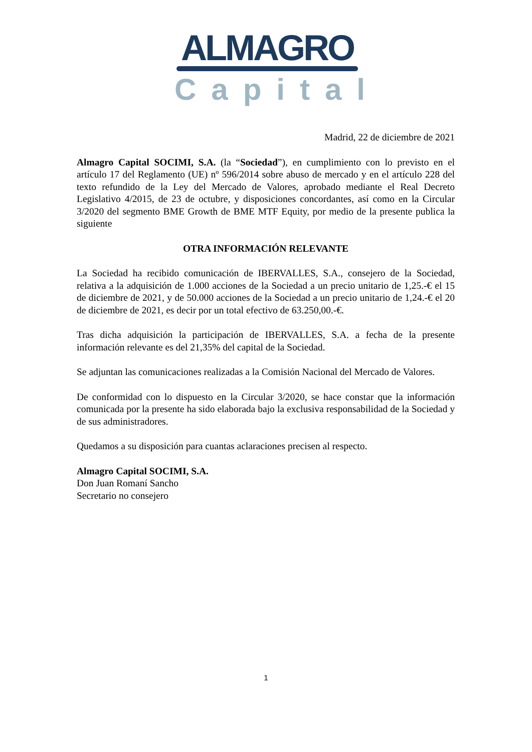ALMAGRO
Capital
Madrid, 22 de diciembre de 2021
Almagro Capital SOCIMI, S.A. (la “Sociedad”), en cumplimiento con lo previsto en el artículo 17 del Reglamento (UE) nº 596/2014 sobre abuso de mercado y en el artículo 228 del texto refundido de la Ley del Mercado de Valores, aprobado mediante el Real Decreto Legislativo 4/2015, de 23 de octubre, y disposiciones concordantes, así como en la Circular 3/2020 del segmento BME Growth de BME MTF Equity, por medio de la presente publica la siguiente
OTRA INFORMACIÓN RELEVANTE
La Sociedad ha recibido comunicación de IBERVALLES, S.A., consejero de la Sociedad, relativa a la adquisición de 1.000 acciones de la Sociedad a un precio unitario de 1,25.-€ el 15 de diciembre de 2021, y de 50.000 acciones de la Sociedad a un precio unitario de 1,24.-€ el 20 de diciembre de 2021, es decir por un total efectivo de 63.250,00.-€.
Tras dicha adquisición la participación de IBERVALLES, S.A. a fecha de la presente información relevante es del 21,35% del capital de la Sociedad.
Se adjuntan las comunicaciones realizadas a la Comisión Nacional del Mercado de Valores.
De conformidad con lo dispuesto en la Circular 3/2020, se hace constar que la información comunicada por la presente ha sido elaborada bajo la exclusiva responsabilidad de la Sociedad y de sus administradores.
Quedamos a su disposición para cuantas aclaraciones precisen al respecto.
Almagro Capital SOCIMI, S.A.
Don Juan Romaní Sancho
Secretario no consejero
1